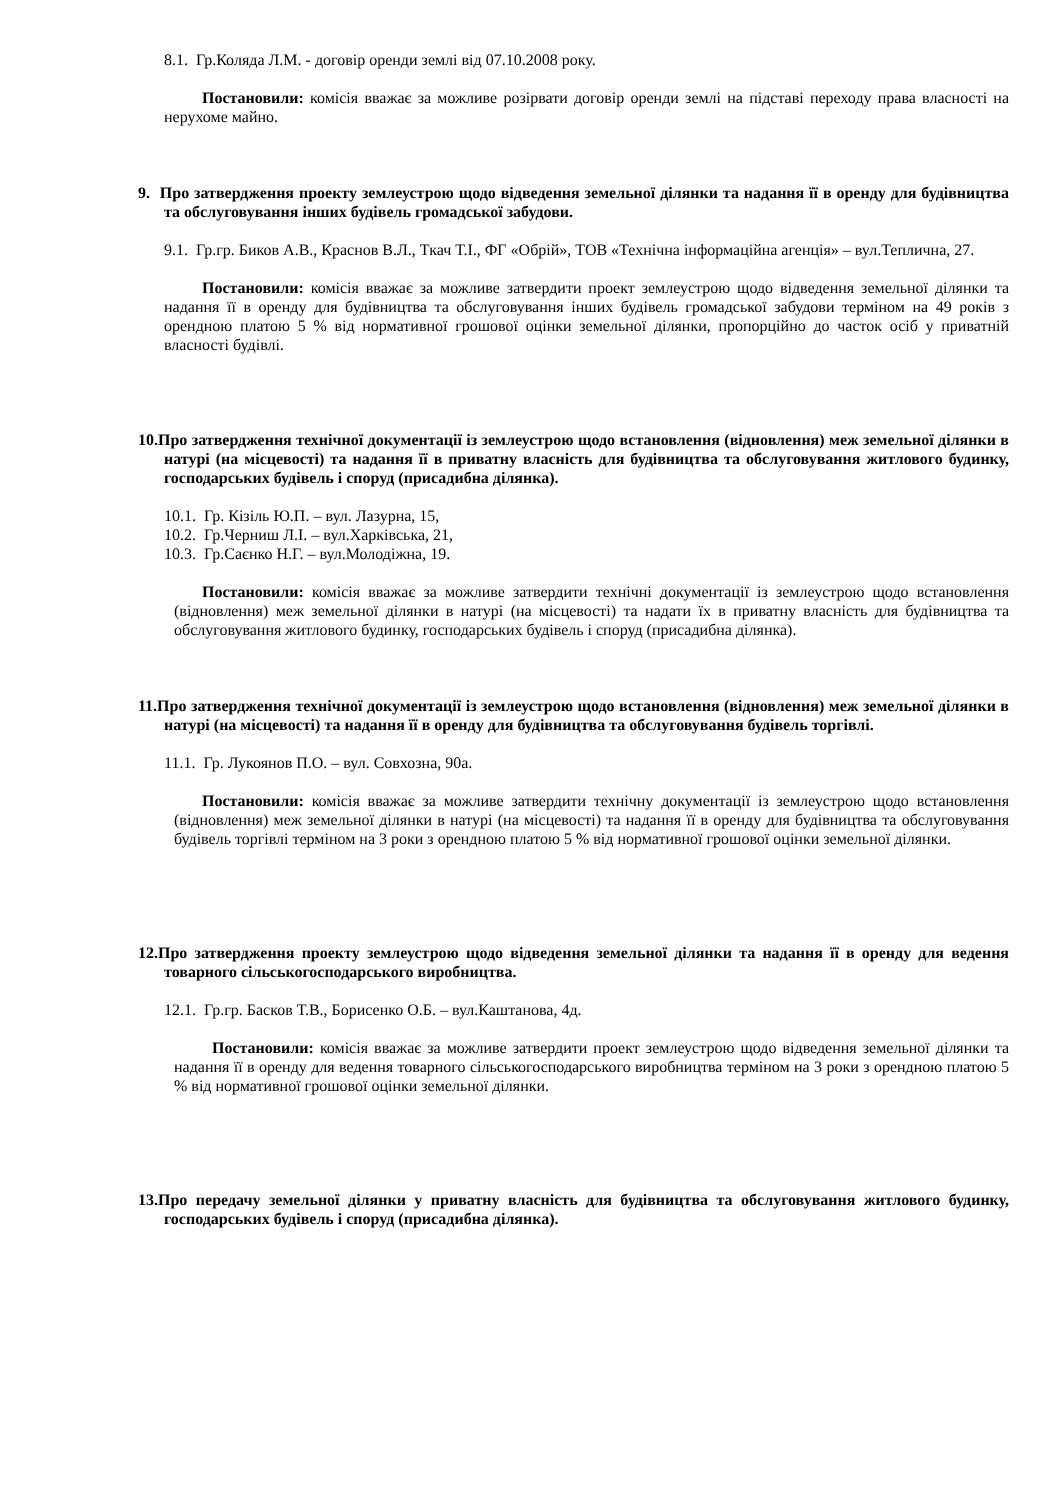8.1. Гр.Коляда Л.М. - договір оренди землі від 07.10.2008 року.
Постановили: комісія вважає за можливе розірвати договір оренди землі на підставі переходу права власності на нерухоме майно.
9. Про затвердження проекту землеустрою щодо відведення земельної ділянки та надання її в оренду для будівництва та обслуговування інших будівель громадської забудови.
9.1. Гр.гр. Биков А.В., Краснов В.Л., Ткач Т.І., ФГ «Обрій», ТОВ «Технічна інформаційна агенція» – вул.Теплична, 27.
Постановили: комісія вважає за можливе затвердити проект землеустрою щодо відведення земельної ділянки та надання її в оренду для будівництва та обслуговування інших будівель громадської забудови терміном на 49 років з орендною платою 5 % від нормативної грошової оцінки земельної ділянки, пропорційно до часток осіб у приватній власності будівлі.
10.Про затвердження технічної документації із землеустрою щодо встановлення (відновлення) меж земельної ділянки в натурі (на місцевості) та надання її в приватну власність для будівництва та обслуговування житлового будинку, господарських будівель і споруд (присадибна ділянка).
10.1. Гр. Кізіль Ю.П. – вул. Лазурна, 15,
10.2. Гр.Черниш Л.І. – вул.Харківська, 21,
10.3. Гр.Саєнко Н.Г. – вул.Молодіжна, 19.
Постановили: комісія вважає за можливе затвердити технічні документації із землеустрою щодо встановлення (відновлення) меж земельної ділянки в натурі (на місцевості) та надати їх в приватну власність для будівництва та обслуговування житлового будинку, господарських будівель і споруд (присадибна ділянка).
11.Про затвердження технічної документації із землеустрою щодо встановлення (відновлення) меж земельної ділянки в натурі (на місцевості) та надання її в оренду для будівництва та обслуговування будівель торгівлі.
11.1. Гр. Лукоянов П.О. – вул. Совхозна, 90а.
Постановили: комісія вважає за можливе затвердити технічну документації із землеустрою щодо встановлення (відновлення) меж земельної ділянки в натурі (на місцевості) та надання її в оренду для будівництва та обслуговування будівель торгівлі терміном на 3 роки з орендною платою 5 % від нормативної грошової оцінки земельної ділянки.
12.Про затвердження проекту землеустрою щодо відведення земельної ділянки та надання її в оренду для ведення товарного сільськогосподарського виробництва.
12.1. Гр.гр. Басков Т.В., Борисенко О.Б. – вул.Каштанова, 4д.
Постановили: комісія вважає за можливе затвердити проект землеустрою щодо відведення земельної ділянки та надання її в оренду для ведення товарного сільськогосподарського виробництва терміном на 3 роки з орендною платою 5 % від нормативної грошової оцінки земельної ділянки.
13.Про передачу земельної ділянки у приватну власність для будівництва та обслуговування житлового будинку, господарських будівель і споруд (присадибна ділянка).